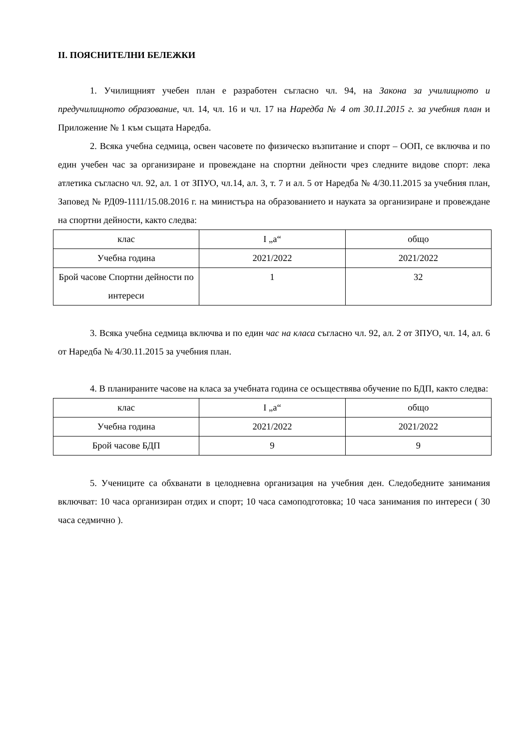II. ПОЯСНИТЕЛНИ БЕЛЕЖКИ
1. Училищният учебен план е разработен съгласно чл. 94, на Закона за училищното и предучилищното образование, чл. 14, чл. 16 и чл. 17 на Наредба № 4 от 30.11.2015 г. за учебния план и Приложение № 1 към същата Наредба.
2. Всяка учебна седмица, освен часовете по физическо възпитание и спорт – ООП, се включва и по един учебен час за организиране и провеждане на спортни дейности чрез следните видове спорт: лека атлетика съгласно чл. 92, ал. 1 от ЗПУО, чл.14, ал. 3, т. 7 и ал. 5 от Наредба № 4/30.11.2015 за учебния план, Заповед № РД09-1111/15.08.2016 г. на министъра на образованието и науката за организиране и провеждане на спортни дейности, както следва:
| клас | I „а“ | общо |
| Учебна година | 2021/2022 | 2021/2022 |
| Брой часове Спортни дейности по интереси | 1 | 32 |
3. Всяка учебна седмица включва и по един час на класа съгласно чл. 92, ал. 2 от ЗПУО, чл. 14, ал. 6 от Наредба № 4/30.11.2015 за учебния план.
4. В планираните часове на класа за учебната година се осъществява обучение по БДП, както следва:
| клас | I „а“ | общо |
| Учебна година | 2021/2022 | 2021/2022 |
| Брой часове БДП | 9 | 9 |
5. Учениците са обхванати в целодневна организация на учебния ден. Следобедните занимания включват: 10 часа организиран отдих и спорт; 10 часа самоподготовка; 10 часа занимания по интереси ( 30 часа седмично ).